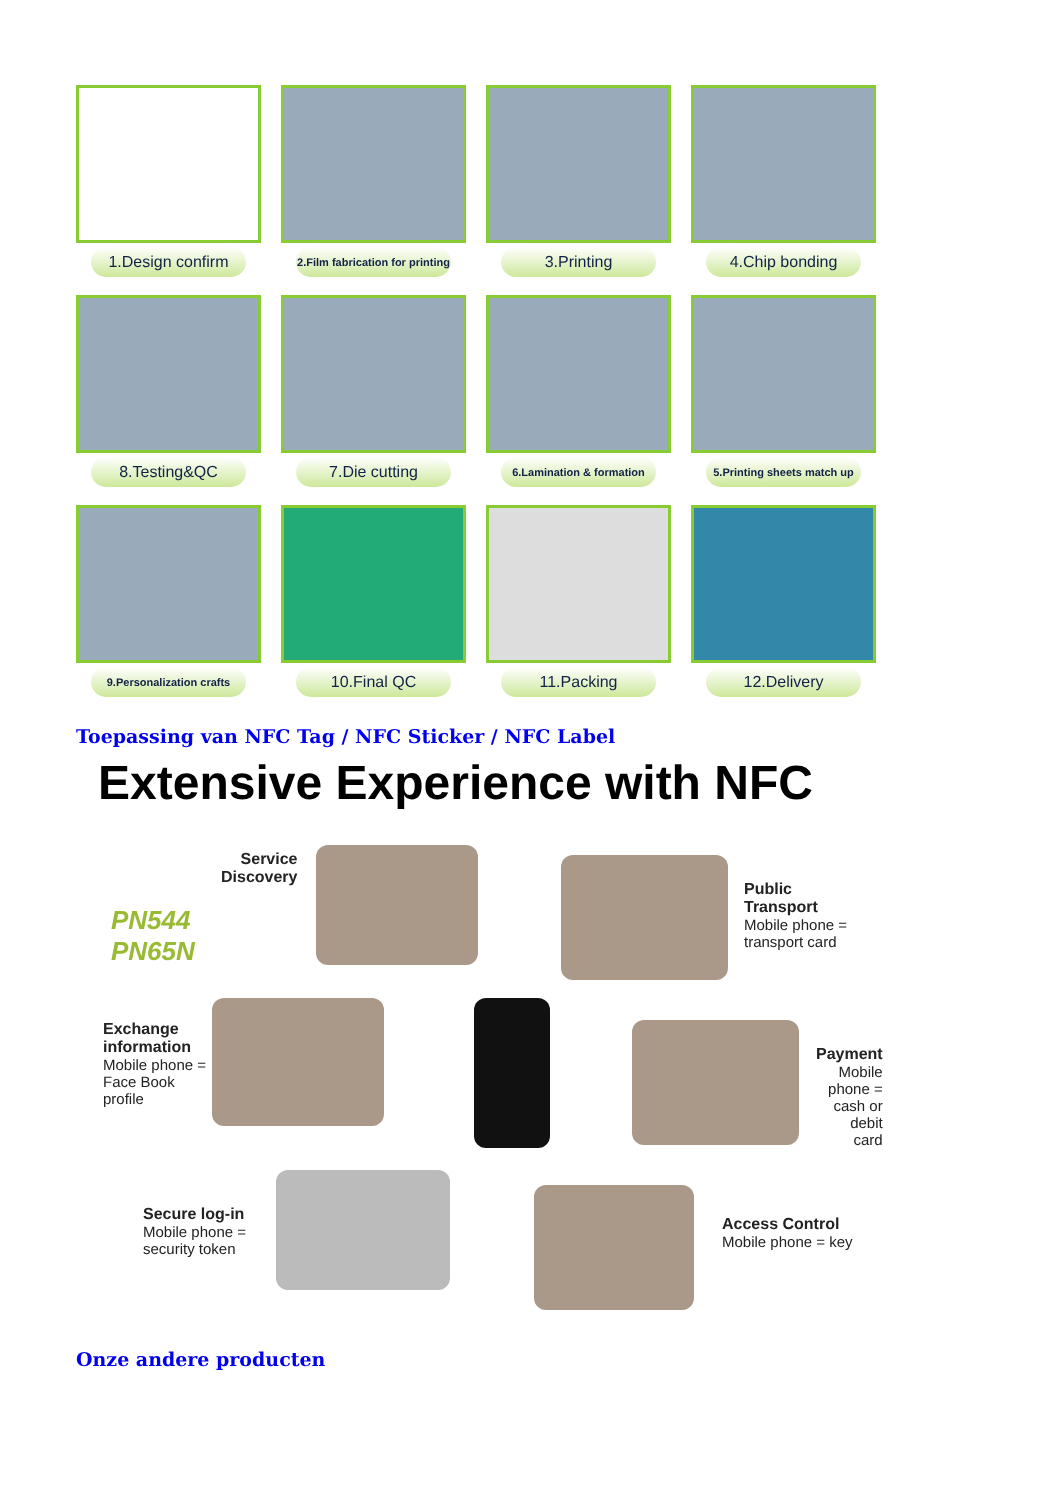1.Design confirm
2.Film fabrication for printing
3.Printing
4.Chip bonding
8.Testing&QC
7.Die cutting
6.Lamination & formation
5.Printing sheets match up
9.Personalization crafts
10.Final QC
11.Packing
12.Delivery
Toepassing van NFC Tag / NFC Sticker / NFC Label
Extensive Experience with NFC
PN544
PN65N
Service
Discovery
Public
Transport
Mobile phone =
transport card
Exchange
information
Mobile phone =
Face Book
profile
Payment
Mobile phone =
cash or debit
card
Secure log-in
Mobile phone =
security token
Access Control
Mobile phone = key
Onze andere producten